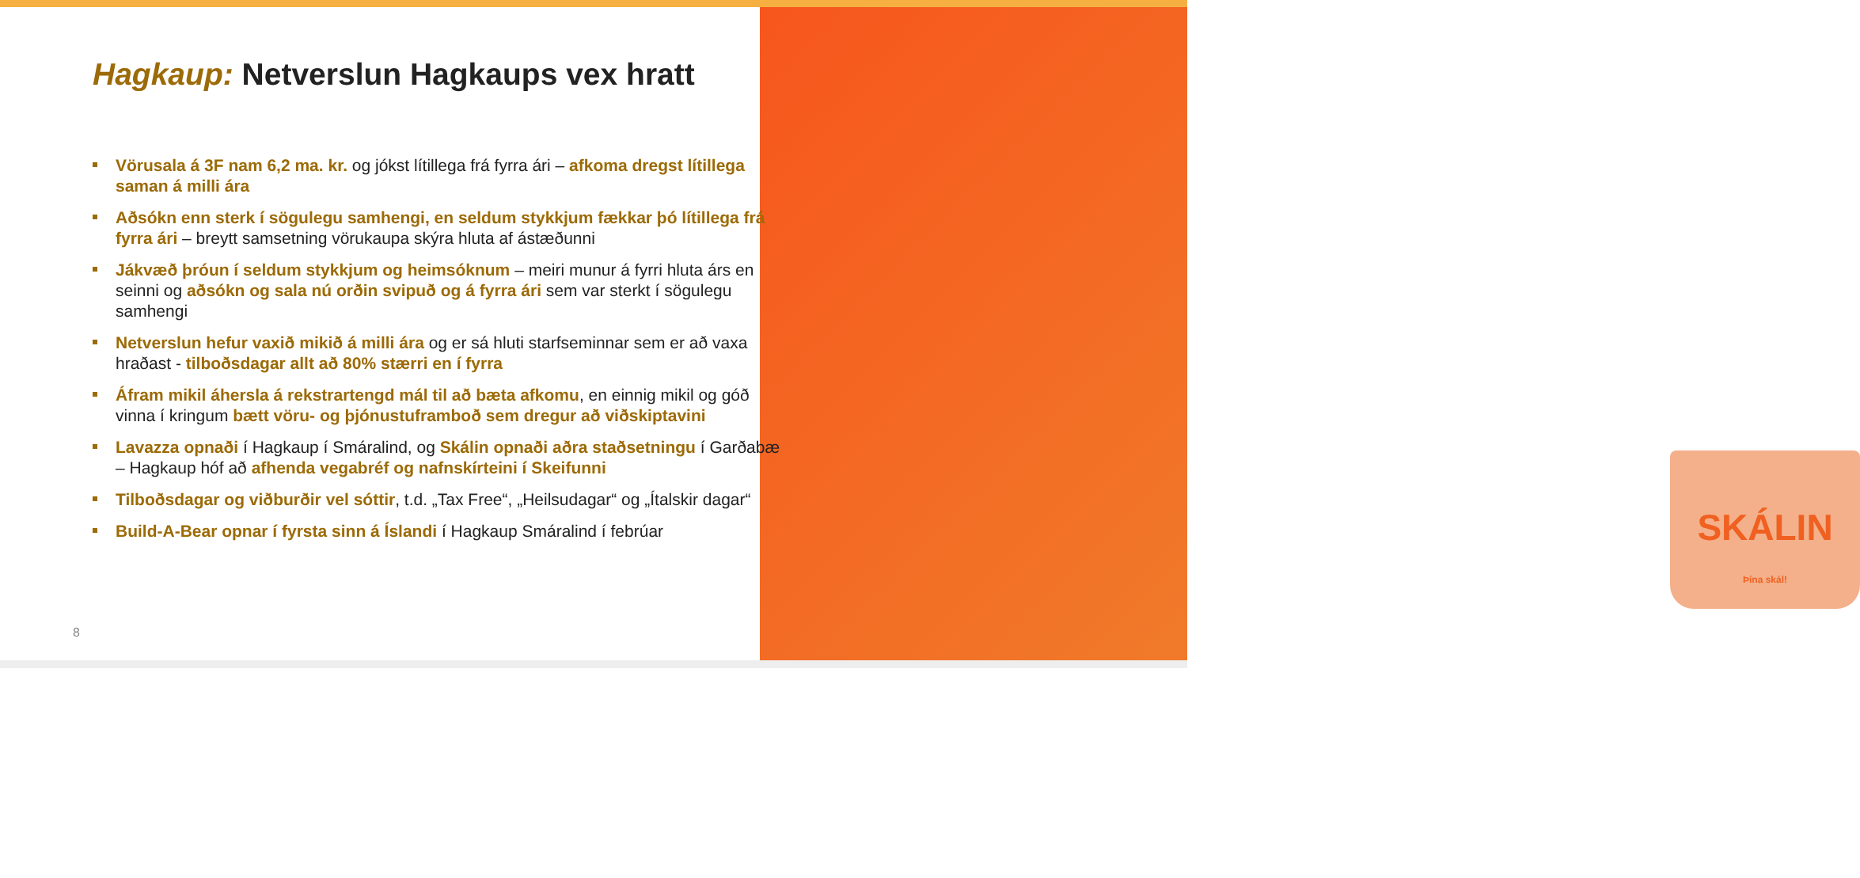SKÁLIN
Þína skál!
Hagkaup: Netverslun Hagkaups vex hratt
Vörusala á 3F nam 6,2 ma. kr. og jókst lítillega frá fyrra ári – afkoma dregst lítillega saman á milli ára
Aðsókn enn sterk í sögulegu samhengi, en seldum stykkjum fækkar þó lítillega frá fyrra ári – breytt samsetning vörukaupa skýra hluta af ástæðunni
Jákvæð þróun í seldum stykkjum og heimsóknum – meiri munur á fyrri hluta árs en seinni og aðsókn og sala nú orðin svipuð og á fyrra ári sem var sterkt í sögulegu samhengi
Netverslun hefur vaxið mikið á milli ára og er sá hluti starfseminnar sem er að vaxa hraðast - tilboðsdagar allt að 80% stærri en í fyrra
Áfram mikil áhersla á rekstrartengd mál til að bæta afkomu, en einnig mikil og góð vinna í kringum bætt vöru- og þjónustuframboð sem dregur að viðskiptavini
Lavazza opnaði í Hagkaup í Smáralind, og Skálin opnaði aðra staðsetningu í Garðabæ – Hagkaup hóf að afhenda vegabréf og nafnskírteini í Skeifunni
Tilboðsdagar og viðburðir vel sóttir, t.d. „Tax Free“, „Heilsudagar“ og „Ítalskir dagar“
Build-A-Bear opnar í fyrsta sinn á Íslandi í Hagkaup Smáralind í febrúar
8